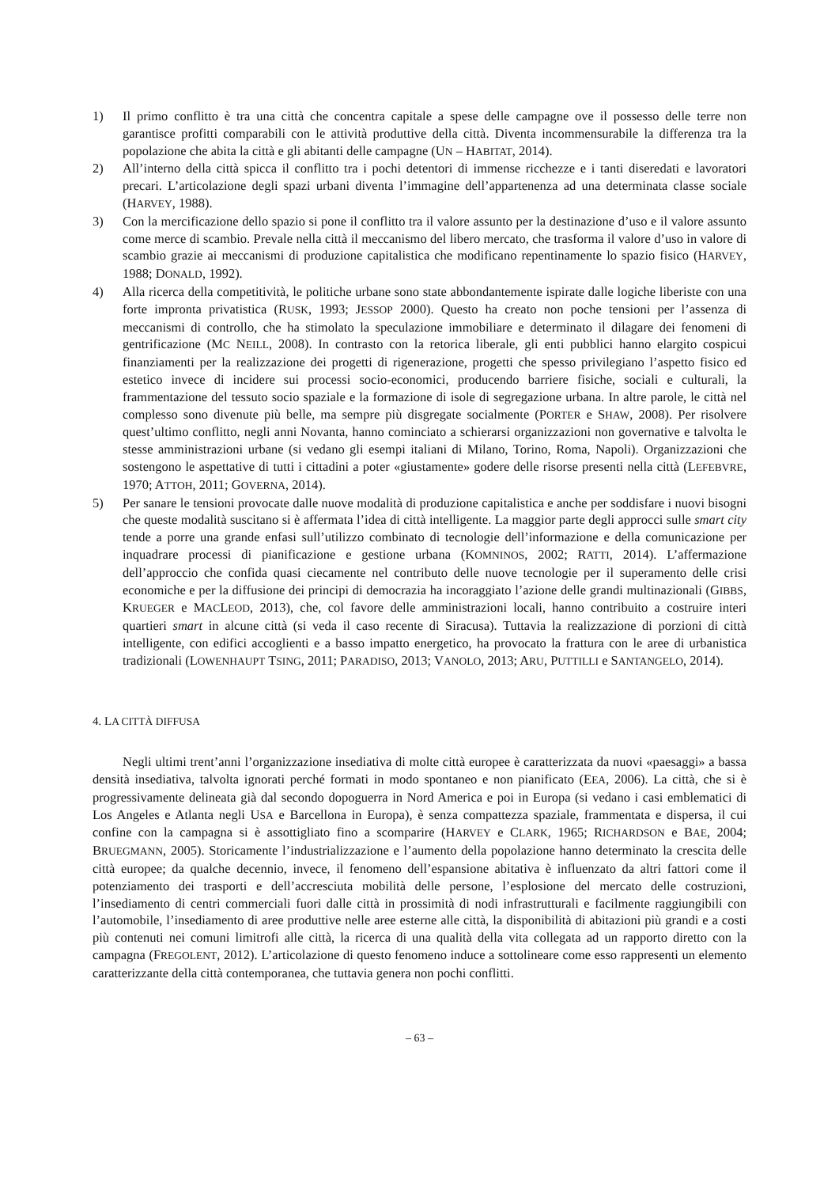1) Il primo conflitto è tra una città che concentra capitale a spese delle campagne ove il possesso delle terre non garantisce profitti comparabili con le attività produttive della città. Diventa incommensurabile la differenza tra la popolazione che abita la città e gli abitanti delle campagne (UN – HABITAT, 2014).
2) All’interno della città spicca il conflitto tra i pochi detentori di immense ricchezze e i tanti diseredati e lavoratori precari. L’articolazione degli spazi urbani diventa l’immagine dell’appartenenza ad una determinata classe sociale (HARVEY, 1988).
3) Con la mercificazione dello spazio si pone il conflitto tra il valore assunto per la destinazione d’uso e il valore assunto come merce di scambio. Prevale nella città il meccanismo del libero mercato, che trasforma il valore d’uso in valore di scambio grazie ai meccanismi di produzione capitalistica che modificano repentinamente lo spazio fisico (HARVEY, 1988; DONALD, 1992).
4) Alla ricerca della competitività, le politiche urbane sono state abbondantemente ispirate dalle logiche liberiste con una forte impronta privatistica (RUSK, 1993; JESSOP 2000). Questo ha creato non poche tensioni per l’assenza di meccanismi di controllo, che ha stimolato la speculazione immobiliare e determinato il dilagare dei fenomeni di gentrificazione (MC NEILL, 2008). In contrasto con la retorica liberale, gli enti pubblici hanno elargito cospicui finanziamenti per la realizzazione dei progetti di rigenerazione, progetti che spesso privilegiano l’aspetto fisico ed estetico invece di incidere sui processi socio-economici, producendo barriere fisiche, sociali e culturali, la frammentazione del tessuto socio spaziale e la formazione di isole di segregazione urbana. In altre parole, le città nel complesso sono divenute più belle, ma sempre più disgregate socialmente (PORTER e SHAW, 2008). Per risolvere quest’ultimo conflitto, negli anni Novanta, hanno cominciato a schierarsi organizzazioni non governative e talvolta le stesse amministrazioni urbane (si vedano gli esempi italiani di Milano, Torino, Roma, Napoli). Organizzazioni che sostengono le aspettative di tutti i cittadini a poter «giustamente» godere delle risorse presenti nella città (LEFEBVRE, 1970; ATTOH, 2011; GOVERNA, 2014).
5) Per sanare le tensioni provocate dalle nuove modalità di produzione capitalistica e anche per soddisfare i nuovi bisogni che queste modalità suscitano si è affermata l’idea di città intelligente. La maggior parte degli approcci sulle smart city tende a porre una grande enfasi sull’utilizzo combinato di tecnologie dell’informazione e della comunicazione per inquadrare processi di pianificazione e gestione urbana (KOMNINOS, 2002; RATTI, 2014). L’affermazione dell’approccio che confida quasi ciecamente nel contributo delle nuove tecnologie per il superamento delle crisi economiche e per la diffusione dei principi di democrazia ha incoraggiato l’azione delle grandi multinazionali (GIBBS, KRUEGER e MACLEOD, 2013), che, col favore delle amministrazioni locali, hanno contribuito a costruire interi quartieri smart in alcune città (si veda il caso recente di Siracusa). Tuttavia la realizzazione di porzioni di città intelligente, con edifici accoglienti e a basso impatto energetico, ha provocato la frattura con le aree di urbanistica tradizionali (LOWENHAUPT TSING, 2011; PARADISO, 2013; VANOLO, 2013; ARU, PUTTILLI e SANTANGELO, 2014).
4. LA CITTÀ DIFFUSA
Negli ultimi trent’anni l’organizzazione insediativa di molte città europee è caratterizzata da nuovi «paesaggi» a bassa densità insediativa, talvolta ignorati perché formati in modo spontaneo e non pianificato (EEA, 2006). La città, che si è progressivamente delineata già dal secondo dopoguerra in Nord America e poi in Europa (si vedano i casi emblematici di Los Angeles e Atlanta negli USA e Barcellona in Europa), è senza compattezza spaziale, frammentata e dispersa, il cui confine con la campagna si è assottigliato fino a scomparire (HARVEY e CLARK, 1965; RICHARDSON e BAE, 2004; BRUEGMANN, 2005). Storicamente l’industrializzazione e l’aumento della popolazione hanno determinato la crescita delle città europee; da qualche decennio, invece, il fenomeno dell’espansione abitativa è influenzato da altri fattori come il potenziamento dei trasporti e dell’accresciuta mobilità delle persone, l’esplosione del mercato delle costruzioni, l’insediamento di centri commerciali fuori dalle città in prossimità di nodi infrastrutturali e facilmente raggiungibili con l’automobile, l’insediamento di aree produttive nelle aree esterne alle città, la disponibilità di abitazioni più grandi e a costi più contenuti nei comuni limitrofi alle città, la ricerca di una qualità della vita collegata ad un rapporto diretto con la campagna (FREGOLENT, 2012). L’articolazione di questo fenomeno induce a sottolineare come esso rappresenti un elemento caratterizzante della città contemporanea, che tuttavia genera non pochi conflitti.
– 63 –